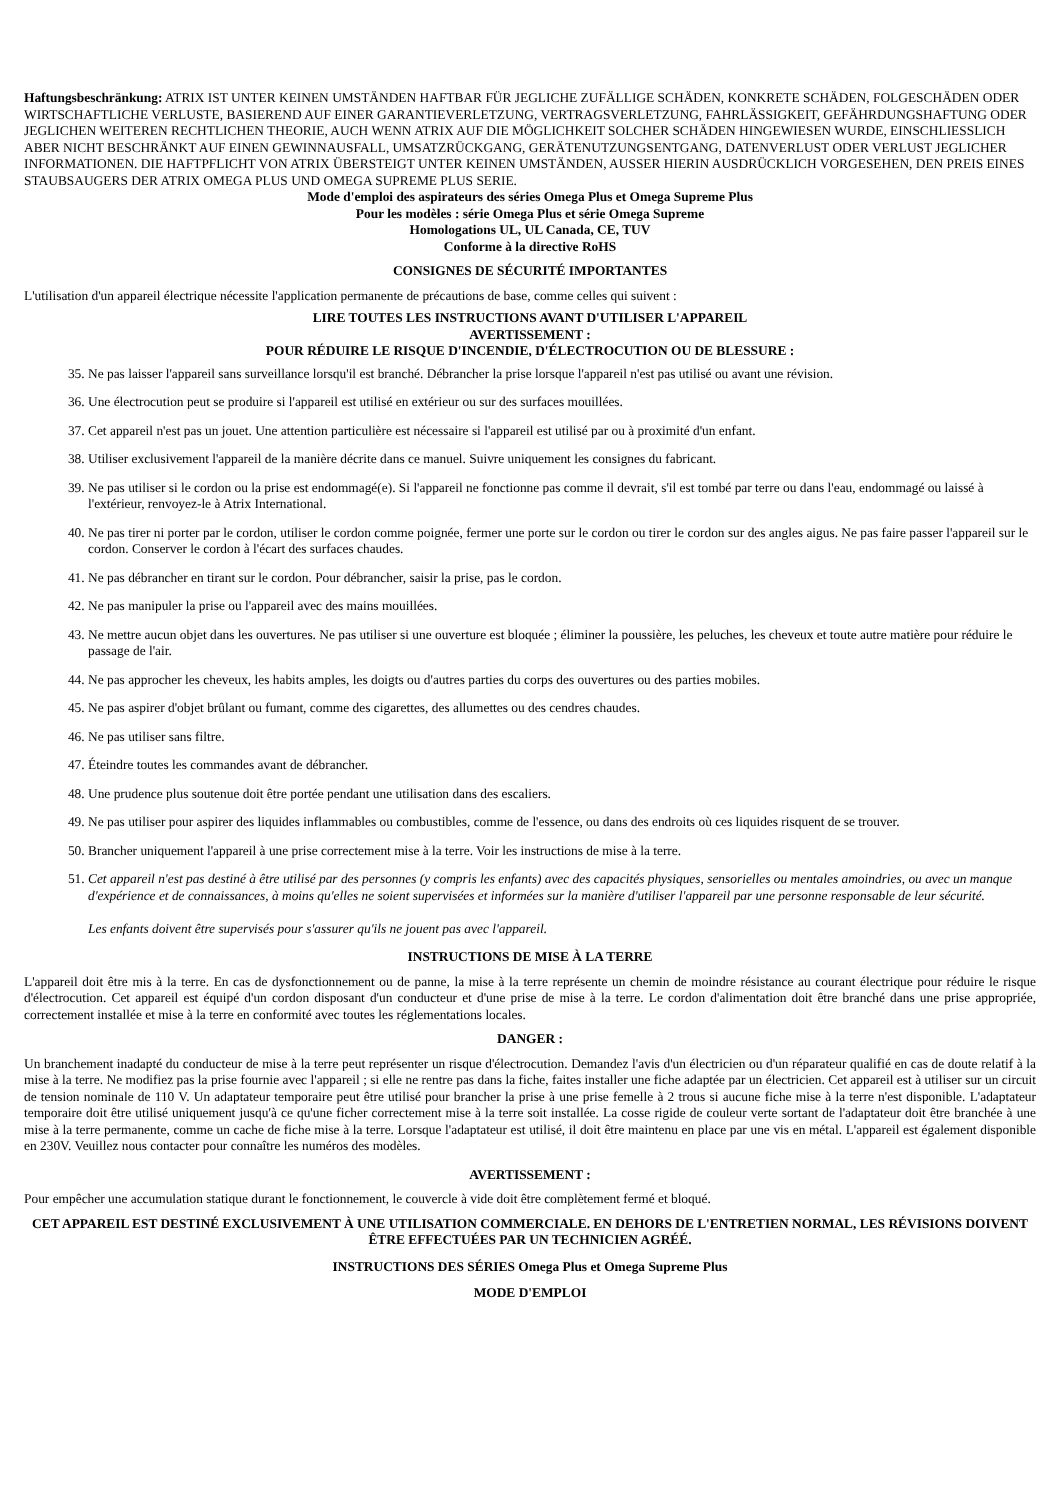Haftungsbeschränkung: ATRIX IST UNTER KEINEN UMSTÄNDEN HAFTBAR FÜR JEGLICHE ZUFÄLLIGE SCHÄDEN, KONKRETE SCHÄDEN, FOLGESCHÄDEN ODER WIRTSCHAFTLICHE VERLUSTE, BASIEREND AUF EINER GARANTIEVERLETZUNG, VERTRAGSVERLETZUNG, FAHRLÄSSIGKEIT, GEFÄHRDUNGSHAFTUNG ODER JEGLICHEN WEITEREN RECHTLICHEN THEORIE, AUCH WENN ATRIX AUF DIE MÖGLICHKEIT SOLCHER SCHÄDEN HINGEWIESEN WURDE, EINSCHLIESSLICH ABER NICHT BESCHRÄNKT AUF EINEN GEWINNAUSFALL, UMSATZRÜCKGANG, GERÄTENUTZUNGSENTGANG, DATENVERLUST ODER VERLUST JEGLICHER INFORMATIONEN. DIE HAFTPFLICHT VON ATRIX ÜBERSTEIGT UNTER KEINEN UMSTÄNDEN, AUSSER HIERIN AUSDRÜCKLICH VORGESEHEN, DEN PREIS EINES STAUBSAUGERS DER ATRIX OMEGA PLUS UND OMEGA SUPREME PLUS SERIE.
Mode d'emploi des aspirateurs des séries Omega Plus et Omega Supreme Plus
Pour les modèles : série Omega Plus et série Omega Supreme
Homologations UL, UL Canada, CE, TUV
Conforme à la directive RoHS
CONSIGNES DE SÉCURITÉ IMPORTANTES
L'utilisation d'un appareil électrique nécessite l'application permanente de précautions de base, comme celles qui suivent :
LIRE TOUTES LES INSTRUCTIONS AVANT D'UTILISER L'APPAREIL
AVERTISSEMENT :
POUR RÉDUIRE LE RISQUE D'INCENDIE, D'ÉLECTROCUTION OU DE BLESSURE :
35. Ne pas laisser l'appareil sans surveillance lorsqu'il est branché. Débrancher la prise lorsque l'appareil n'est pas utilisé ou avant une révision.
36. Une électrocution peut se produire si l'appareil est utilisé en extérieur ou sur des surfaces mouillées.
37. Cet appareil n'est pas un jouet. Une attention particulière est nécessaire si l'appareil est utilisé par ou à proximité d'un enfant.
38. Utiliser exclusivement l'appareil de la manière décrite dans ce manuel. Suivre uniquement les consignes du fabricant.
39. Ne pas utiliser si le cordon ou la prise est endommagé(e). Si l'appareil ne fonctionne pas comme il devrait, s'il est tombé par terre ou dans l'eau, endommagé ou laissé à l'extérieur, renvoyez-le à Atrix International.
40. Ne pas tirer ni porter par le cordon, utiliser le cordon comme poignée, fermer une porte sur le cordon ou tirer le cordon sur des angles aigus. Ne pas faire passer l'appareil sur le cordon. Conserver le cordon à l'écart des surfaces chaudes.
41. Ne pas débrancher en tirant sur le cordon. Pour débrancher, saisir la prise, pas le cordon.
42. Ne pas manipuler la prise ou l'appareil avec des mains mouillées.
43. Ne mettre aucun objet dans les ouvertures. Ne pas utiliser si une ouverture est bloquée ; éliminer la poussière, les peluches, les cheveux et toute autre matière pour réduire le passage de l'air.
44. Ne pas approcher les cheveux, les habits amples, les doigts ou d'autres parties du corps des ouvertures ou des parties mobiles.
45. Ne pas aspirer d'objet brûlant ou fumant, comme des cigarettes, des allumettes ou des cendres chaudes.
46. Ne pas utiliser sans filtre.
47. Éteindre toutes les commandes avant de débrancher.
48. Une prudence plus soutenue doit être portée pendant une utilisation dans des escaliers.
49. Ne pas utiliser pour aspirer des liquides inflammables ou combustibles, comme de l'essence, ou dans des endroits où ces liquides risquent de se trouver.
50. Brancher uniquement l'appareil à une prise correctement mise à la terre. Voir les instructions de mise à la terre.
51. Cet appareil n'est pas destiné à être utilisé par des personnes (y compris les enfants) avec des capacités physiques, sensorielles ou mentales amoindries, ou avec un manque d'expérience et de connaissances, à moins qu'elles ne soient supervisées et informées sur la manière d'utiliser l'appareil par une personne responsable de leur sécurité.
Les enfants doivent être supervisés pour s'assurer qu'ils ne jouent pas avec l'appareil.
INSTRUCTIONS DE MISE À LA TERRE
L'appareil doit être mis à la terre. En cas de dysfonctionnement ou de panne, la mise à la terre représente un chemin de moindre résistance au courant électrique pour réduire le risque d'électrocution. Cet appareil est équipé d'un cordon disposant d'un conducteur et d'une prise de mise à la terre. Le cordon d'alimentation doit être branché dans une prise appropriée, correctement installée et mise à la terre en conformité avec toutes les réglementations locales.
DANGER :
Un branchement inadapté du conducteur de mise à la terre peut représenter un risque d'électrocution. Demandez l'avis d'un électricien ou d'un réparateur qualifié en cas de doute relatif à la mise à la terre. Ne modifiez pas la prise fournie avec l'appareil ; si elle ne rentre pas dans la fiche, faites installer une fiche adaptée par un électricien. Cet appareil est à utiliser sur un circuit de tension nominale de 110 V. Un adaptateur temporaire peut être utilisé pour brancher la prise à une prise femelle à 2 trous si aucune fiche mise à la terre n'est disponible. L'adaptateur temporaire doit être utilisé uniquement jusqu'à ce qu'une ficher correctement mise à la terre soit installée. La cosse rigide de couleur verte sortant de l'adaptateur doit être branchée à une mise à la terre permanente, comme un cache de fiche mise à la terre. Lorsque l'adaptateur est utilisé, il doit être maintenu en place par une vis en métal. L'appareil est également disponible en 230V. Veuillez nous contacter pour connaître les numéros des modèles.
AVERTISSEMENT :
Pour empêcher une accumulation statique durant le fonctionnement, le couvercle à vide doit être complètement fermé et bloqué.
CET APPAREIL EST DESTINÉ EXCLUSIVEMENT À UNE UTILISATION COMMERCIALE. EN DEHORS DE L'ENTRETIEN NORMAL, LES RÉVISIONS DOIVENT ÊTRE EFFECTUÉES PAR UN TECHNICIEN AGRÉÉ.
INSTRUCTIONS DES SÉRIES Omega Plus et Omega Supreme Plus
MODE D'EMPLOI